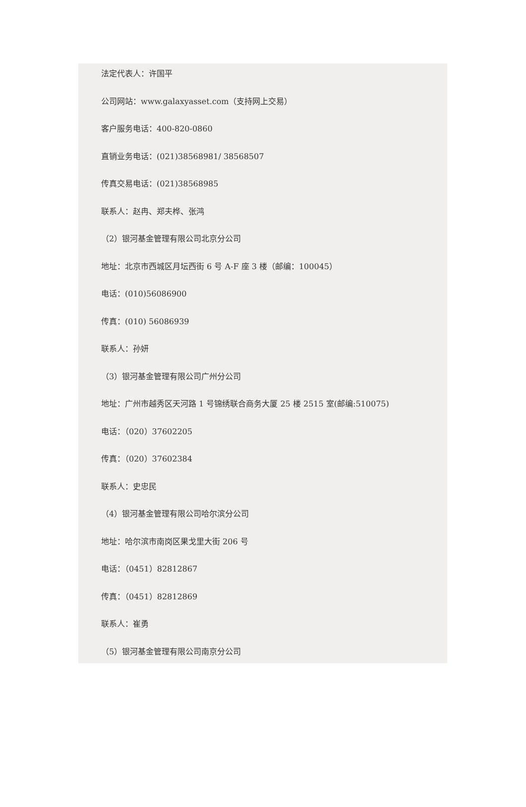法定代表人：许国平
公司网站：www.galaxyasset.com（支持网上交易）
客户服务电话：400-820-0860
直销业务电话：(021)38568981/ 38568507
传真交易电话：(021)38568985
联系人：赵冉、郑夫桦、张鸿
（2）银河基金管理有限公司北京分公司
地址：北京市西城区月坛西街 6 号 A-F 座 3 楼（邮编：100045）
电话：(010)56086900
传真：(010) 56086939
联系人：孙妍
（3）银河基金管理有限公司广州分公司
地址：广州市越秀区天河路 1 号锦绣联合商务大厦 25 楼 2515 室(邮编:510075)
电话：（020）37602205
传真：（020）37602384
联系人：史忠民
（4）银河基金管理有限公司哈尔滨分公司
地址：哈尔滨市南岗区果戈里大街 206 号
电话：（0451）82812867
传真：（0451）82812869
联系人：崔勇
（5）银河基金管理有限公司南京分公司